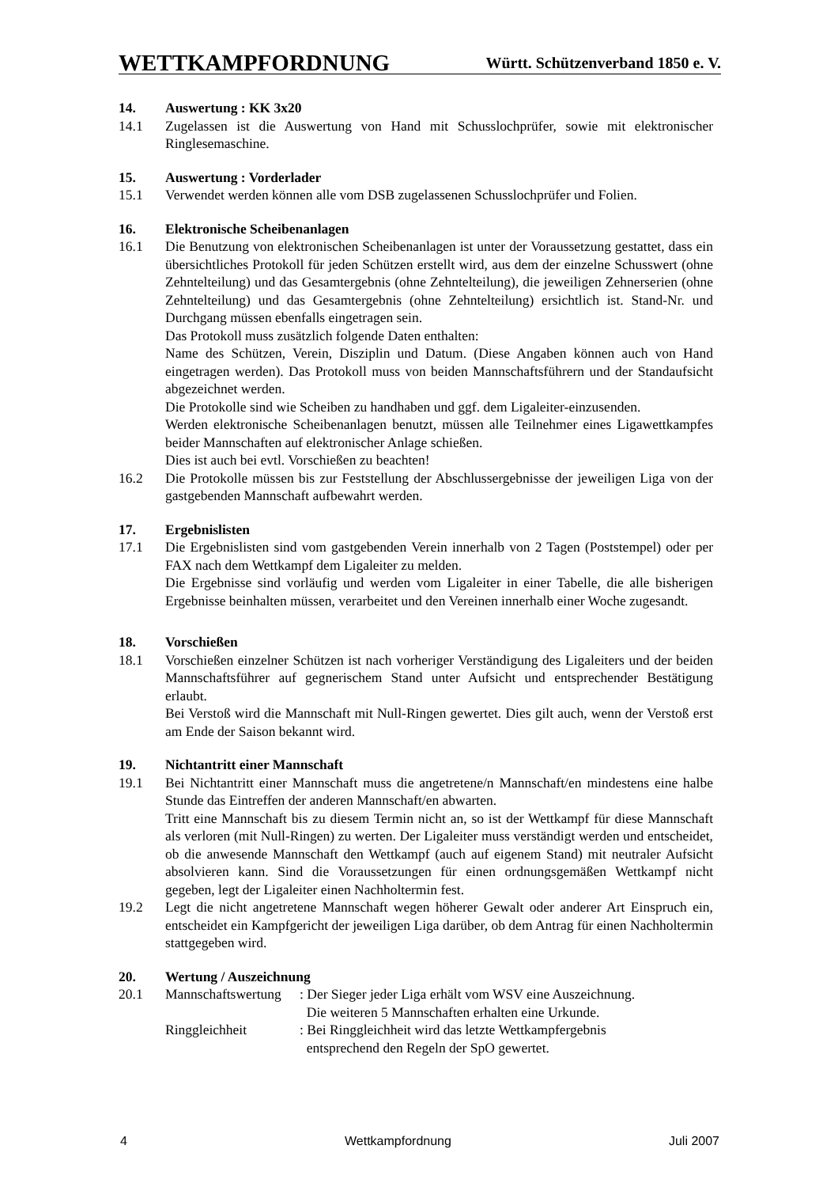WETTKAMPFORDNUNG Württ. Schützenverband 1850 e. V.
14. Auswertung : KK 3x20
14.1 Zugelassen ist die Auswertung von Hand mit Schusslochprüfer, sowie mit elektronischer Ringlesemaschine.
15. Auswertung : Vorderlader
15.1 Verwendet werden können alle vom DSB zugelassenen Schusslochprüfer und Folien.
16. Elektronische Scheibenanlagen
16.1 Die Benutzung von elektronischen Scheibenanlagen ist unter der Voraussetzung gestattet, dass ein übersichtliches Protokoll für jeden Schützen erstellt wird, aus dem der einzelne Schusswert (ohne Zehntelteilung) und das Gesamtergebnis (ohne Zehntelteilung), die jeweiligen Zehnerserien (ohne Zehntelteilung) und das Gesamtergebnis (ohne Zehntelteilung) ersichtlich ist. Stand-Nr. und Durchgang müssen ebenfalls eingetragen sein.
Das Protokoll muss zusätzlich folgende Daten enthalten:
Name des Schützen, Verein, Disziplin und Datum. (Diese Angaben können auch von Hand eingetragen werden). Das Protokoll muss von beiden Mannschaftsführern und der Standaufsicht abgezeichnet werden.
Die Protokolle sind wie Scheiben zu handhaben und ggf. dem Ligaleiter-einzusenden.
Werden elektronische Scheibenanlagen benutzt, müssen alle Teilnehmer eines Ligawettkampfes beider Mannschaften auf elektronischer Anlage schießen.
Dies ist auch bei evtl. Vorschießen zu beachten!
16.2 Die Protokolle müssen bis zur Feststellung der Abschlussergebnisse der jeweiligen Liga von der gastgebenden Mannschaft aufbewahrt werden.
17. Ergebnislisten
17.1 Die Ergebnislisten sind vom gastgebenden Verein innerhalb von 2 Tagen (Poststempel) oder per FAX nach dem Wettkampf dem Ligaleiter zu melden.
Die Ergebnisse sind vorläufig und werden vom Ligaleiter in einer Tabelle, die alle bisherigen Ergebnisse beinhalten müssen, verarbeitet und den Vereinen innerhalb einer Woche zugesandt.
18. Vorschießen
18.1 Vorschießen einzelner Schützen ist nach vorheriger Verständigung des Ligaleiters und der beiden Mannschaftsführer auf gegnerischem Stand unter Aufsicht und entsprechender Bestätigung erlaubt.
Bei Verstoß wird die Mannschaft mit Null-Ringen gewertet. Dies gilt auch, wenn der Verstoß erst am Ende der Saison bekannt wird.
19. Nichtantritt einer Mannschaft
19.1 Bei Nichtantritt einer Mannschaft muss die angetretene/n Mannschaft/en mindestens eine halbe Stunde das Eintreffen der anderen Mannschaft/en abwarten.
Tritt eine Mannschaft bis zu diesem Termin nicht an, so ist der Wettkampf für diese Mannschaft als verloren (mit Null-Ringen) zu werten. Der Ligaleiter muss verständigt werden und entscheidet, ob die anwesende Mannschaft den Wettkampf (auch auf eigenem Stand) mit neutraler Aufsicht absolvieren kann. Sind die Voraussetzungen für einen ordnungsgemäßen Wettkampf nicht gegeben, legt der Ligaleiter einen Nachholtermin fest.
19.2 Legt die nicht angetretene Mannschaft wegen höherer Gewalt oder anderer Art Einspruch ein, entscheidet ein Kampfgericht der jeweiligen Liga darüber, ob dem Antrag für einen Nachholtermin stattgegeben wird.
20. Wertung / Auszeichnung
20.1 Mannschaftswertung: Der Sieger jeder Liga erhält vom WSV eine Auszeichnung.
Die weiteren 5 Mannschaften erhalten eine Urkunde.
Ringgleichheit: Bei Ringgleichheit wird das letzte Wettkampfergebnis
entsprechend den Regeln der SpO gewertet.
4 Wettkampfordnung Juli 2007